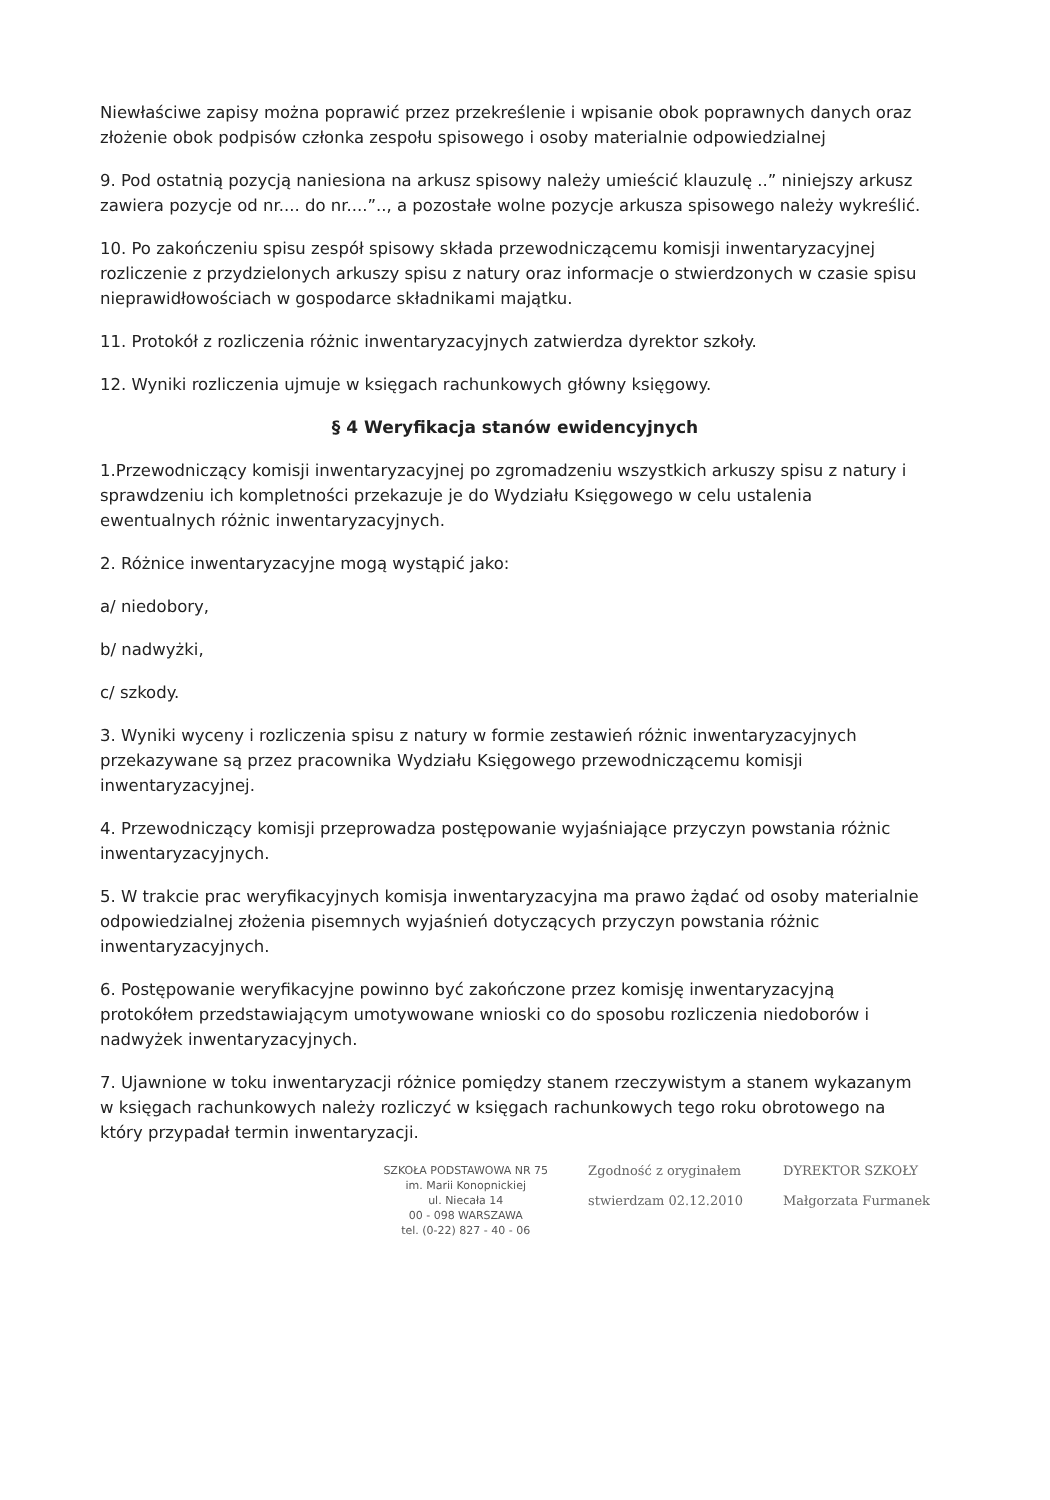Niewłaściwe zapisy można poprawić przez przekreślenie i wpisanie obok poprawnych danych oraz złożenie obok podpisów członka zespołu spisowego i osoby materialnie odpowiedzialnej
9. Pod ostatnią pozycją naniesiona na arkusz spisowy należy umieścić klauzulę ..” niniejszy arkusz zawiera pozycje od nr.... do nr....”.., a pozostałe wolne pozycje arkusza spisowego należy wykreślić.
10. Po zakończeniu spisu zespół spisowy składa przewodniczącemu komisji inwentaryzacyjnej rozliczenie z przydzielonych arkuszy spisu z natury oraz informacje o stwierdzonych w czasie spisu nieprawidłowościach w gospodarce składnikami majątku.
11. Protokół z rozliczenia różnic inwentaryzacyjnych zatwierdza dyrektor szkoły.
12. Wyniki rozliczenia ujmuje w księgach rachunkowych główny księgowy.
§ 4 Weryfikacja stanów ewidencyjnych
1.Przewodniczący komisji inwentaryzacyjnej po zgromadzeniu wszystkich arkuszy spisu z natury i sprawdzeniu ich kompletności przekazuje je do Wydziału Księgowego w celu ustalenia ewentualnych różnic inwentaryzacyjnych.
2. Różnice inwentaryzacyjne mogą wystąpić jako:
a/ niedobory,
b/ nadwyżki,
c/ szkody.
3. Wyniki wyceny i rozliczenia spisu z natury w formie zestawień różnic inwentaryzacyjnych przekazywane są przez pracownika Wydziału Księgowego przewodniczącemu komisji inwentaryzacyjnej.
4. Przewodniczący komisji przeprowadza postępowanie wyjaśniające przyczyn powstania różnic inwentaryzacyjnych.
5. W trakcie prac weryfikacyjnych komisja inwentaryzacyjna ma prawo żądać od osoby materialnie odpowiedzialnej złożenia pisemnych wyjaśnień dotyczących przyczyn powstania różnic inwentaryzacyjnych.
6. Postępowanie weryfikacyjne powinno być zakończone przez komisję inwentaryzacyjną protokółem przedstawiającym umotywowane wnioski co do sposobu rozliczenia niedoborów i nadwyżek inwentaryzacyjnych.
7. Ujawnione w toku inwentaryzacji różnice pomiędzy stanem rzeczywistym a stanem wykazanym w księgach rachunkowych należy rozliczyć w księgach rachunkowych tego roku obrotowego na który przypadał termin inwentaryzacji.
SZKOŁA PODSTAWOWA NR 75
im. Marii Konopnickiej
ul. Niecała 14
00 - 098 WARSZAWA
tel. (0-22) 827 - 40 - 06
Zgodność z oryginałem
stwierdzam 02.12.2010
DYREKTOR SZKOŁY
Małgorzata Furmanek